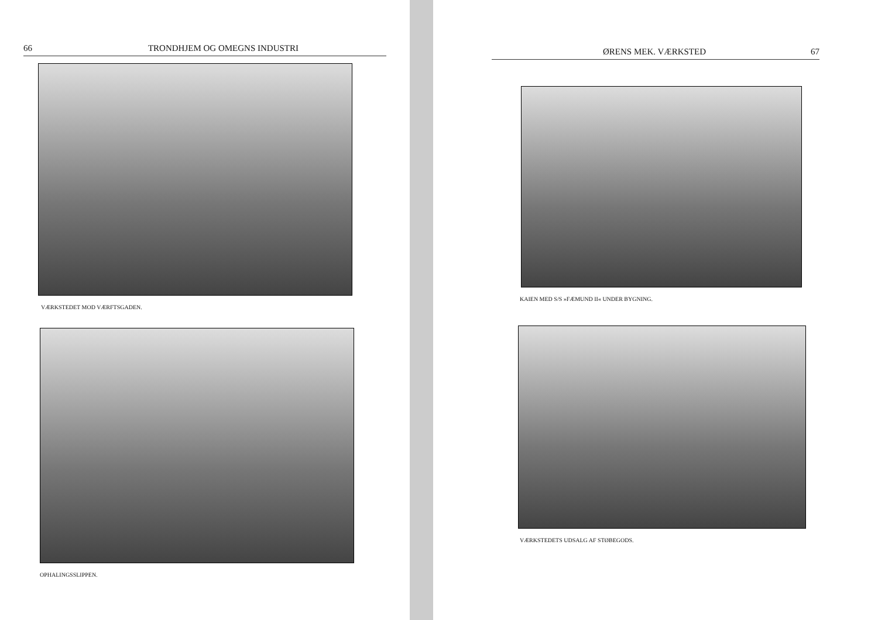66 TRONDHJEM OG OMEGNS INDUSTRI
VÆRKSTEDET MOD VÆRFTSGADEN.
OPHALINGSSLIPPEN.
ØRENS MEK. VÆRKSTED 67
KAIEN MED S/S »FÆMUND II« UNDER BYGNING.
VÆRKSTEDETS UDSALG AF STØBEGODS.